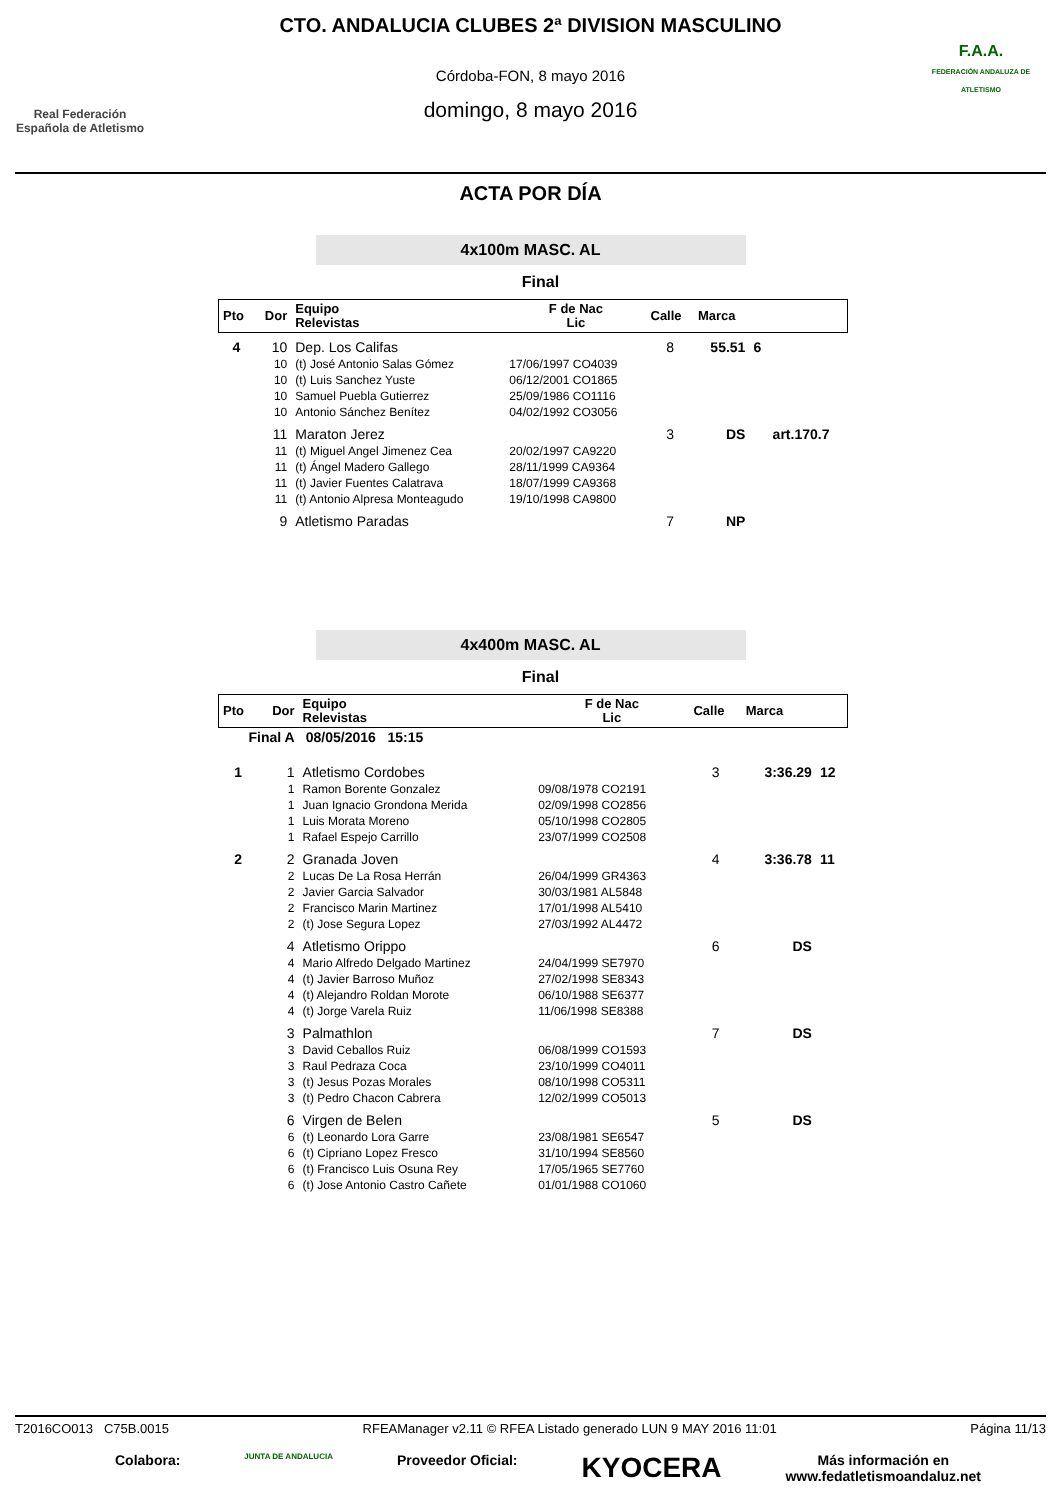Real Federación
Española de Atletismo
CTO. ANDALUCIA CLUBES 2ª DIVISION MASCULINO
Córdoba-FON, 8 mayo 2016
domingo, 8 mayo 2016
F.A.A.
FEDERACIÓN ANDALUZA DE ATLETISMO
ACTA POR DÍA
4x100m MASC. AL
Final
| Pto | Dor | Equipo Relevistas | F de Nac Lic | Calle | Marca | | |
| --- | --- | --- | --- | --- | --- | --- | --- |
| 4 | 10 | Dep. Los Califas | | 8 | 55.51 | 6 | |
| | 10 | (t) José Antonio Salas Gómez | 17/06/1997 CO4039 | | | | |
| | 10 | (t) Luis Sanchez Yuste | 06/12/2001 CO1865 | | | | |
| | 10 | Samuel Puebla Gutierrez | 25/09/1986 CO1116 | | | | |
| | 10 | Antonio Sánchez Benítez | 04/02/1992 CO3056 | | | | |
| | 11 | Maraton Jerez | | 3 | DS | | art.170.7 |
| | 11 | (t) Miguel Angel Jimenez Cea | 20/02/1997 CA9220 | | | | |
| | 11 | (t) Ángel Madero Gallego | 28/11/1999 CA9364 | | | | |
| | 11 | (t) Javier Fuentes Calatrava | 18/07/1999 CA9368 | | | | |
| | 11 | (t) Antonio Alpresa Monteagudo | 19/10/1998 CA9800 | | | | |
| | 9 | Atletismo Paradas | | 7 | NP | | |
4x400m MASC. AL
Final
| Pto | Dor | Equipo Relevistas | F de Nac Lic | Calle | Marca | |
| --- | --- | --- | --- | --- | --- | --- |
| Final A 08/05/2016 15:15 | | | | | | |
| 1 | 1 | Atletismo Cordobes | | 3 | 3:36.29 | 12 |
| | 1 | Ramon Borente Gonzalez | 09/08/1978 CO2191 | | | |
| | 1 | Juan Ignacio Grondona Merida | 02/09/1998 CO2856 | | | |
| | 1 | Luis Morata Moreno | 05/10/1998 CO2805 | | | |
| | 1 | Rafael Espejo Carrillo | 23/07/1999 CO2508 | | | |
| 2 | 2 | Granada Joven | | 4 | 3:36.78 | 11 |
| | 2 | Lucas De La Rosa Herrán | 26/04/1999 GR4363 | | | |
| | 2 | Javier Garcia Salvador | 30/03/1981 AL5848 | | | |
| | 2 | Francisco Marin Martinez | 17/01/1998 AL5410 | | | |
| | 2 | (t) Jose Segura Lopez | 27/03/1992 AL4472 | | | |
| | 4 | Atletismo Orippo | | 6 | DS | |
| | 4 | Mario Alfredo Delgado Martinez | 24/04/1999 SE7970 | | | |
| | 4 | (t) Javier Barroso Muñoz | 27/02/1998 SE8343 | | | |
| | 4 | (t) Alejandro Roldan Morote | 06/10/1988 SE6377 | | | |
| | 4 | (t) Jorge Varela Ruiz | 11/06/1998 SE8388 | | | |
| | 3 | Palmathlon | | 7 | DS | |
| | 3 | David Ceballos Ruiz | 06/08/1999 CO1593 | | | |
| | 3 | Raul Pedraza Coca | 23/10/1999 CO4011 | | | |
| | 3 | (t) Jesus Pozas Morales | 08/10/1998 CO5311 | | | |
| | 3 | (t) Pedro Chacon Cabrera | 12/02/1999 CO5013 | | | |
| | 6 | Virgen de Belen | | 5 | DS | |
| | 6 | (t) Leonardo Lora Garre | 23/08/1981 SE6547 | | | |
| | 6 | (t) Cipriano Lopez Fresco | 31/10/1994 SE8560 | | | |
| | 6 | (t) Francisco Luis Osuna Rey | 17/05/1965 SE7760 | | | |
| | 6 | (t) Jose Antonio Castro Cañete | 01/01/1988 CO1060 | | | |
T2016CO013 C75B.0015 RFEAManager v2.11 © RFEA Listado generado LUN 9 MAY 2016 11:01 Página 11/13
Colabora: JUNTA DE ANDALUCIA Proveedor Oficial: KYOCERA Más información en
www.fedatletismoandaluz.net